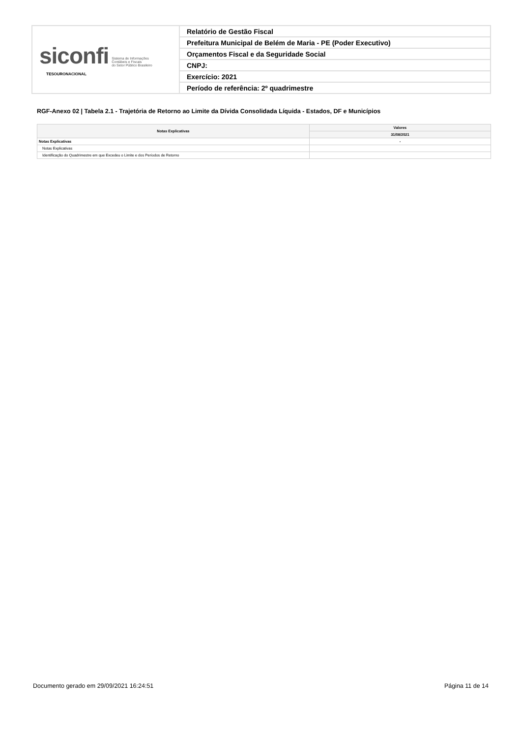| siconfi Sistema de Informações Contábeis e Fiscais do Setor Público Brasileiro TESOURONACIONAL | Relatório de Gestão Fiscal |
| | Prefeitura Municipal de Belém de Maria - PE (Poder Executivo) |
| | Orçamentos Fiscal e da Seguridade Social |
| | CNPJ: |
| | Exercício: 2021 |
| | Período de referência: 2º quadrimestre |
RGF-Anexo 02 | Tabela 2.1 - Trajetória de Retorno ao Limite da Dívida Consolidada Líquida - Estados, DF e Municípios
| Notas Explicativas | Valores |
| --- | --- |
| | 31/08/2021 |
| Notas Explicativas | - |
| Notas Explicativas | |
| Identificação do Quadrimestre em que Excedeu o Limite e dos Períodos de Retorno | |
Documento gerado em 29/09/2021 16:24:51 Página 11 de 14